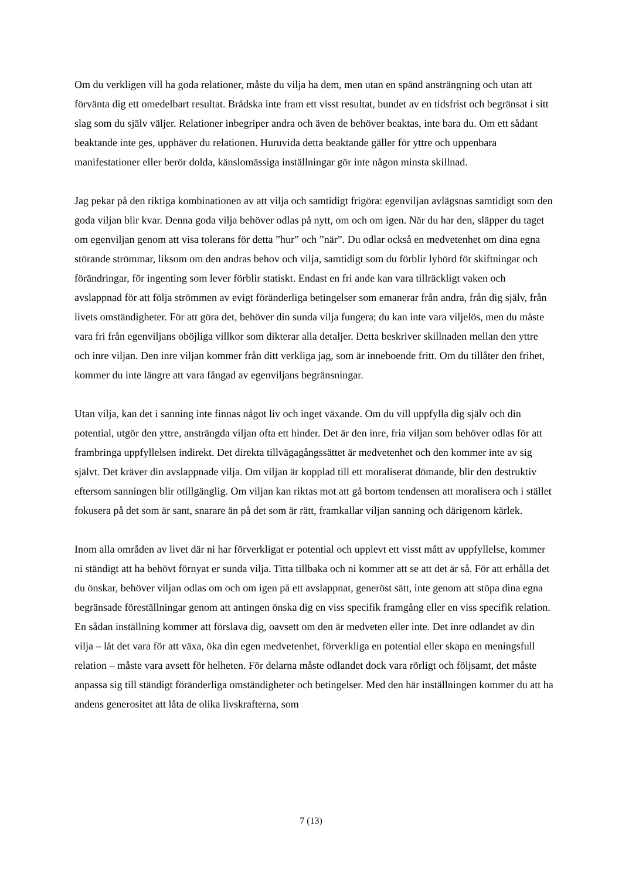Om du verkligen vill ha goda relationer, måste du vilja ha dem, men utan en spänd ansträngning och utan att förvänta dig ett omedelbart resultat. Brådska inte fram ett visst resultat, bundet av en tidsfrist och begränsat i sitt slag som du själv väljer. Relationer inbegriper andra och även de behöver beaktas, inte bara du. Om ett sådant beaktande inte ges, upphäver du relationen. Huruvida detta beaktande gäller för yttre och uppenbara manifestationer eller berör dolda, känslomässiga inställningar gör inte någon minsta skillnad.
Jag pekar på den riktiga kombinationen av att vilja och samtidigt frigöra: egenviljan avlägsnas samtidigt som den goda viljan blir kvar. Denna goda vilja behöver odlas på nytt, om och om igen. När du har den, släpper du taget om egenviljan genom att visa tolerans för detta ”hur” och ”när”. Du odlar också en medvetenhet om dina egna störande strömmar, liksom om den andras behov och vilja, samtidigt som du förblir lyhörd för skiftningar och förändringar, för ingenting som lever förblir statiskt. Endast en fri ande kan vara tillräckligt vaken och avslappnad för att följa strömmen av evigt föränderliga betingelser som emanerar från andra, från dig själv, från livets omständigheter. För att göra det, behöver din sunda vilja fungera; du kan inte vara viljelös, men du måste vara fri från egenviljans oböjliga villkor som dikterar alla detaljer. Detta beskriver skillnaden mellan den yttre och inre viljan. Den inre viljan kommer från ditt verkliga jag, som är inneboende fritt. Om du tillåter den frihet, kommer du inte längre att vara fångad av egenviljans begränsningar.
Utan vilja, kan det i sanning inte finnas något liv och inget växande. Om du vill uppfylla dig själv och din potential, utgör den yttre, ansträngda viljan ofta ett hinder. Det är den inre, fria viljan som behöver odlas för att frambringa uppfyllelsen indirekt. Det direkta tillvägagångssättet är medvetenhet och den kommer inte av sig självt. Det kräver din avslappnade vilja. Om viljan är kopplad till ett moraliserat dömande, blir den destruktiv eftersom sanningen blir otillgänglig. Om viljan kan riktas mot att gå bortom tendensen att moralisera och i stället fokusera på det som är sant, snarare än på det som är rätt, framkallar viljan sanning och därigenom kärlek.
Inom alla områden av livet där ni har förverkligat er potential och upplevt ett visst mått av uppfyllelse, kommer ni ständigt att ha behövt förnyat er sunda vilja. Titta tillbaka och ni kommer att se att det är så. För att erhålla det du önskar, behöver viljan odlas om och om igen på ett avslappnat, generöst sätt, inte genom att stöpa dina egna begränsade föreställningar genom att antingen önska dig en viss specifik framgång eller en viss specifik relation. En sådan inställning kommer att förslava dig, oavsett om den är medveten eller inte. Det inre odlandet av din vilja – låt det vara för att växa, öka din egen medvetenhet, förverkliga en potential eller skapa en meningsfull relation – måste vara avsett för helheten. För delarna måste odlandet dock vara rörligt och följsamt, det måste anpassa sig till ständigt föränderliga omständigheter och betingelser. Med den här inställningen kommer du att ha andens generositet att låta de olika livskrafterna, som
7 (13)